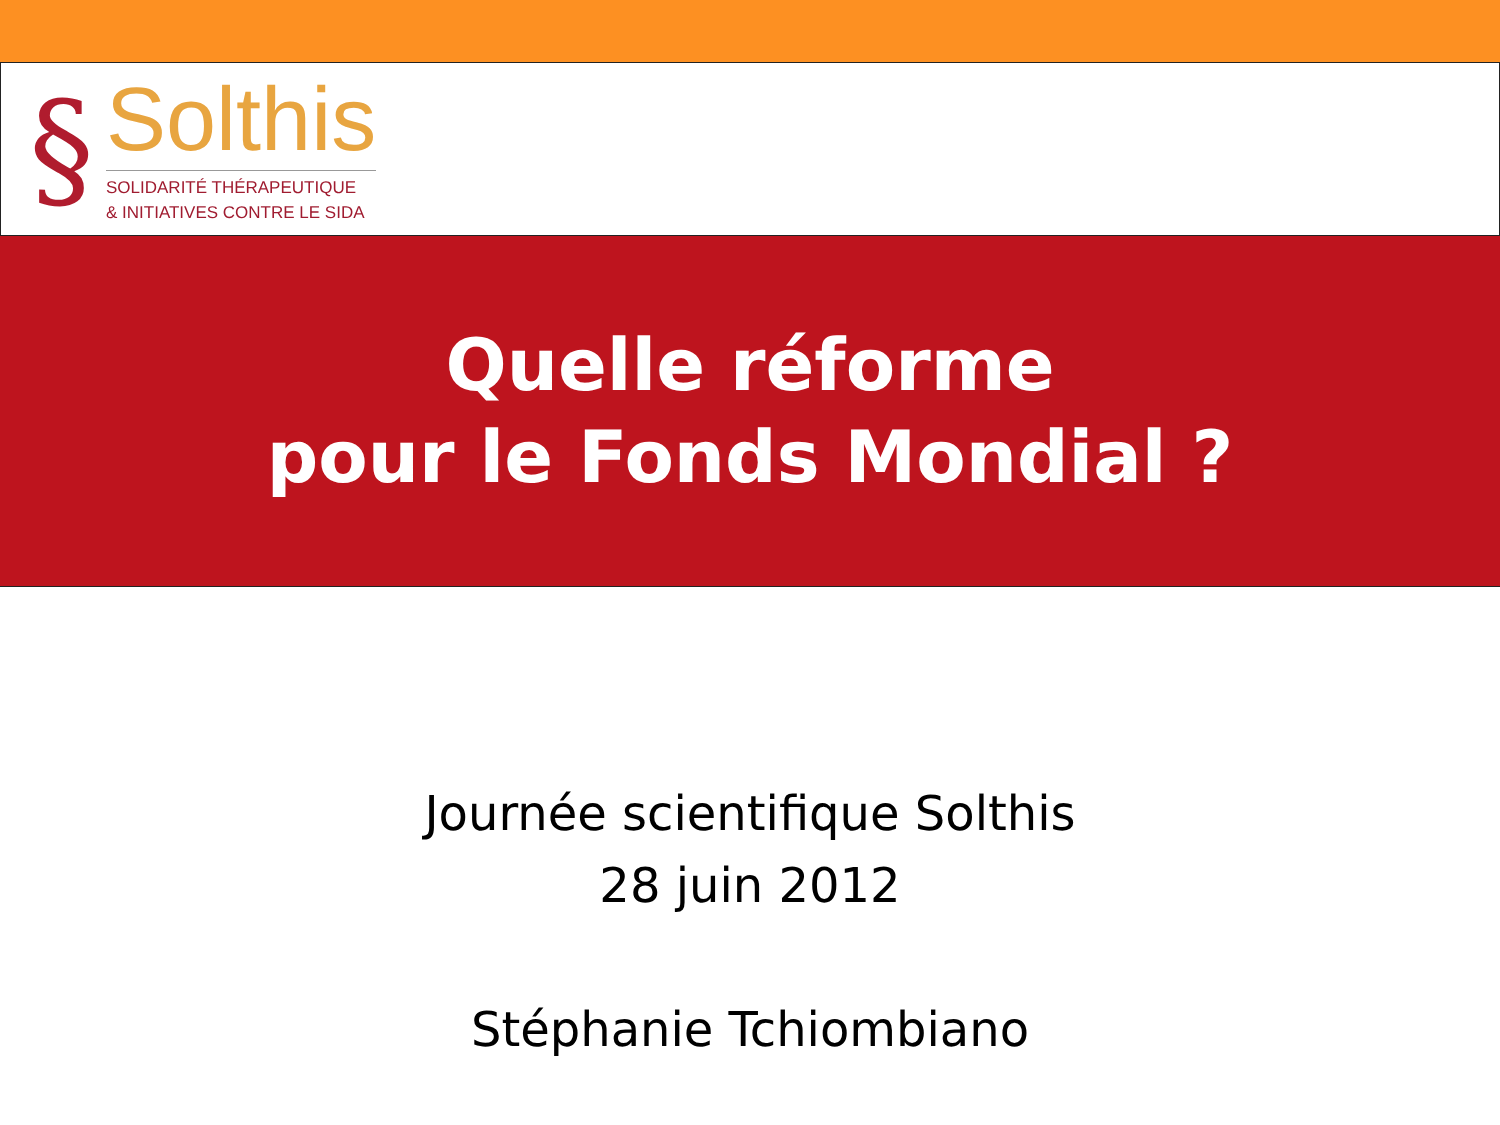§
Solthis
SOLIDARITÉ THÉRAPEUTIQUE
& INITIATIVES CONTRE LE SIDA
Quelle réforme
pour le Fonds Mondial ?
Journée scientifique Solthis
28 juin 2012
Stéphanie Tchiombiano